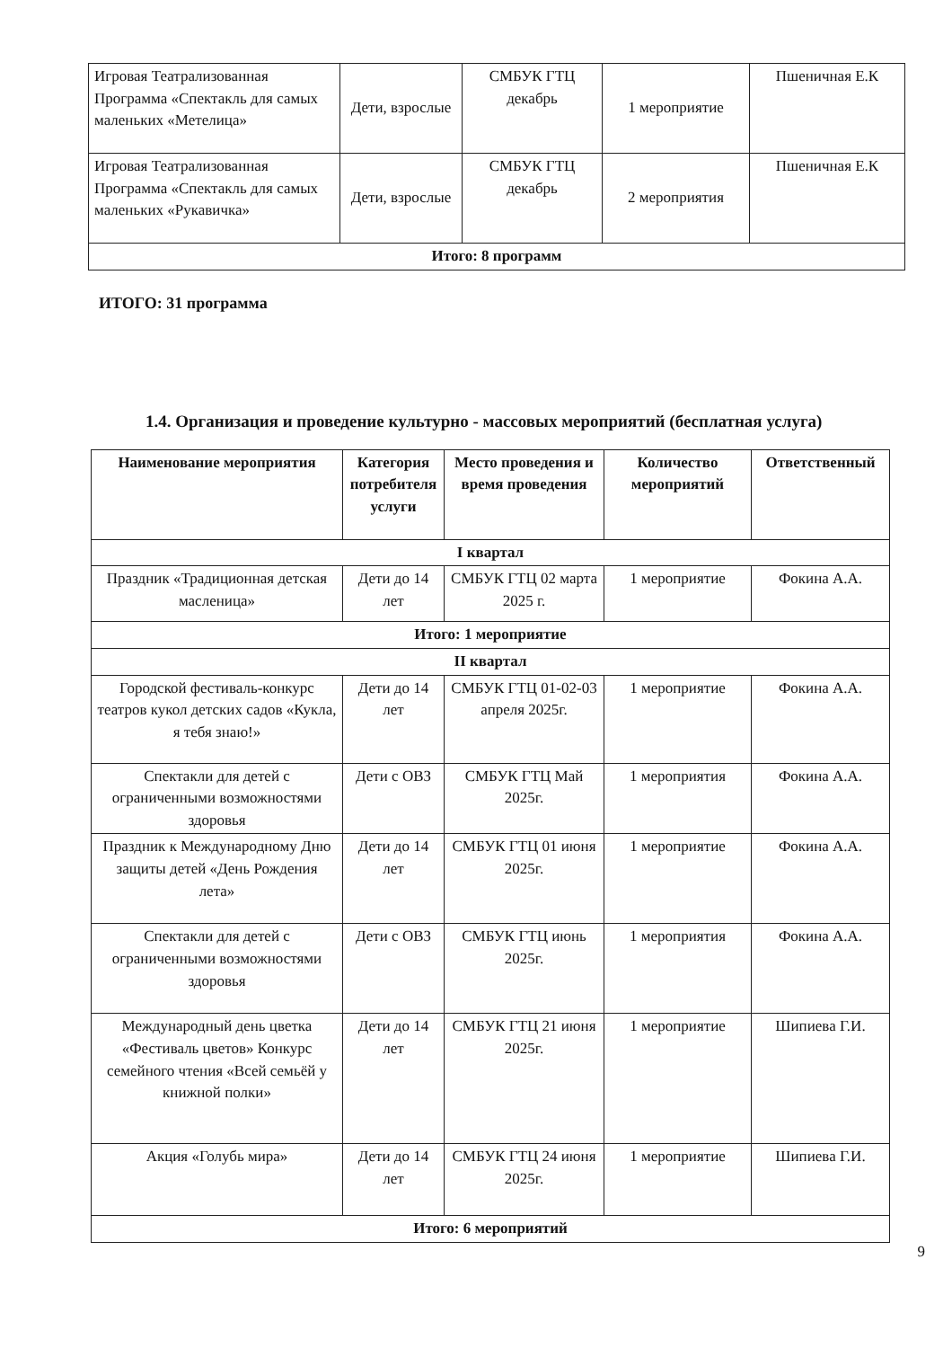| Игровая Театрализованная Программа «Спектакль для самых маленьких «Метелица» | Дети, взрослые | СМБУК ГТЦ декабрь | 1 мероприятие | Пшеничная Е.К |
| Игровая Театрализованная Программа «Спектакль для самых маленьких «Рукавичка» | Дети, взрослые | СМБУК ГТЦ декабрь | 2 мероприятия | Пшеничная Е.К |
| Итого: 8 программ | | | | |
ИТОГО: 31 программа
1.4. Организация и проведение культурно - массовых мероприятий (бесплатная услуга)
| Наименование мероприятия | Категория потребителя услуги | Место проведения и время проведения | Количество мероприятий | Ответственный |
| --- | --- | --- | --- | --- |
| I квартал | | | | |
| Праздник «Традиционная детская масленица» | Дети до 14 лет | СМБУК ГТЦ 02 марта 2025 г. | 1 мероприятие | Фокина А.А. |
| Итого: 1 мероприятие | | | | |
| II квартал | | | | |
| Городской фестиваль-конкурс театров кукол детских садов «Кукла, я тебя знаю!» | Дети до 14 лет | СМБУК ГТЦ 01-02-03 апреля 2025г. | 1 мероприятие | Фокина А.А. |
| Спектакли для детей с ограниченными возможностями здоровья | Дети с ОВЗ | СМБУК ГТЦ Май 2025г. | 1 мероприятия | Фокина А.А. |
| Праздник к Международному Дню защиты детей «День Рождения лета» | Дети до 14 лет | СМБУК ГТЦ 01 июня 2025г. | 1 мероприятие | Фокина А.А. |
| Спектакли для детей с ограниченными возможностями здоровья | Дети с ОВЗ | СМБУК ГТЦ июнь 2025г. | 1 мероприятия | Фокина А.А. |
| Международный день цветка «Фестиваль цветов» Конкурс семейного чтения «Всей семьёй у книжной полки» | Дети до 14 лет | СМБУК ГТЦ 21 июня 2025г. | 1 мероприятие | Шипиева Г.И. |
| Акция «Голубь мира» | Дети до 14 лет | СМБУК ГТЦ 24 июня 2025г. | 1 мероприятие | Шипиева Г.И. |
| Итого: 6 мероприятий | | | | |
9